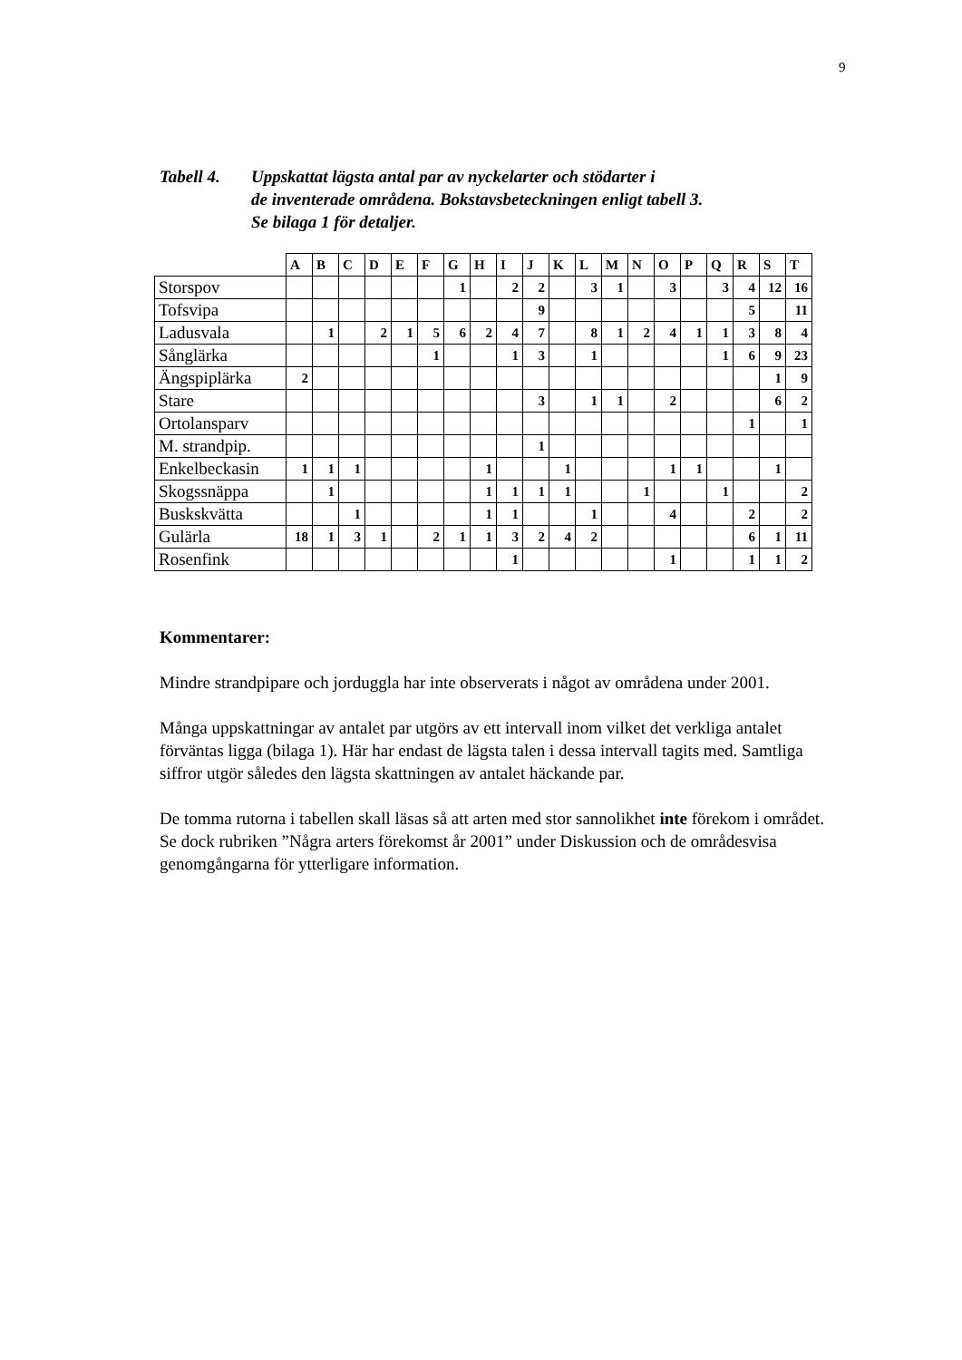9
Tabell 4.
Uppskattat lägsta antal par av nyckelarter och stödarter i
de inventerade områdena. Bokstavsbeteckningen enligt tabell 3.
Se bilaga 1 för detaljer.
| | A | B | C | D | E | F | G | H | I | J | K | L | M | N | O | P | Q | R | S | T |
| Storspov | | | | | | | 1 | | 2 | 2 | | 3 | 1 | | 3 | | 3 | 4 | 12 | 16 |
| Tofsvipa | | | | | | | | | | 9 | | | | | | | | 5 | | 11 |
| Ladusvala | | 1 | | 2 | 1 | 5 | 6 | 2 | 4 | 7 | | 8 | 1 | 2 | 4 | 1 | 1 | 3 | 8 | 4 |
| Sånglärka | | | | | | 1 | | | 1 | 3 | | 1 | | | | | 1 | 6 | 9 | 23 |
| Ängspiplärka | 2 | | | | | | | | | | | | | | | | | | 1 | 9 |
| Stare | | | | | | | | | | 3 | | 1 | 1 | | 2 | | | | 6 | 2 |
| Ortolansparv | | | | | | | | | | | | | | | | | | 1 | | 1 |
| M. strandpip. | | | | | | | | | | 1 | | | | | | | | | | |
| Enkelbeckasin | 1 | 1 | 1 | | | | | 1 | | | 1 | | | | 1 | 1 | | | 1 | |
| Skogssnäppa | | 1 | | | | | | 1 | 1 | 1 | 1 | | | 1 | | | 1 | | | 2 |
| Buskskvätta | | | 1 | | | | | 1 | 1 | | | 1 | | | 4 | | | 2 | | 2 |
| Gulärla | 18 | 1 | 3 | 1 | | 2 | 1 | 1 | 3 | 2 | 4 | 2 | | | | | | 6 | 1 | 11 |
| Rosenfink | | | | | | | | | 1 | | | | | | 1 | | | 1 | 1 | 2 |
Kommentarer:
Mindre strandpipare och jorduggla har inte observerats i något av områdena under 2001.
Många uppskattningar av antalet par utgörs av ett intervall inom vilket det verkliga antalet förväntas ligga (bilaga 1). Här har endast de lägsta talen i dessa intervall tagits med. Samtliga siffror utgör således den lägsta skattningen av antalet häckande par.
De tomma rutorna i tabellen skall läsas så att arten med stor sannolikhet inte förekom i området. Se dock rubriken ”Några arters förekomst år 2001” under Diskussion och de områdesvisa genomgångarna för ytterligare information.